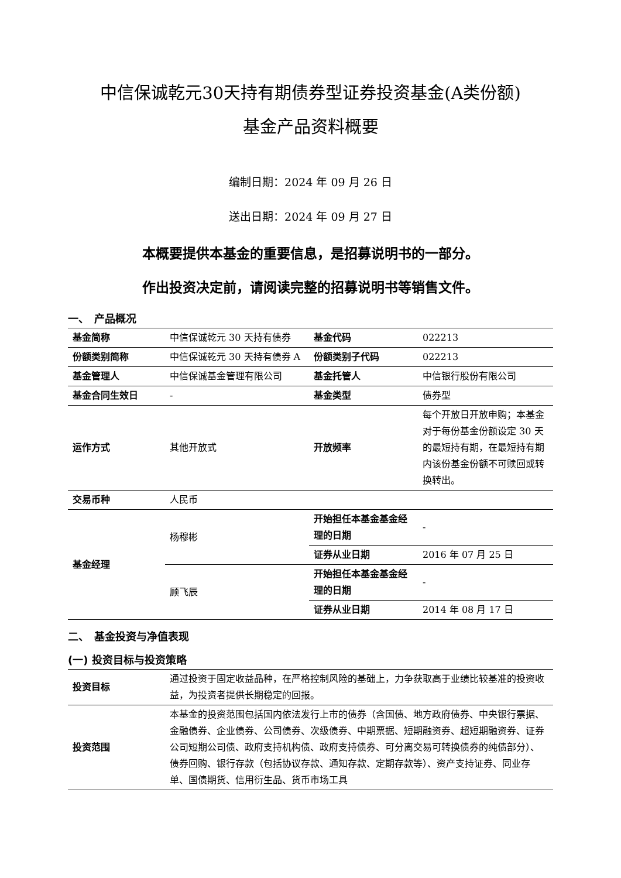中信保诚乾元30天持有期债券型证券投资基金(A类份额)
基金产品资料概要
编制日期：2024 年 09 月 26 日
送出日期：2024 年 09 月 27 日
本概要提供本基金的重要信息，是招募说明书的一部分。
作出投资决定前，请阅读完整的招募说明书等销售文件。
一、　产品概况
| 基金简称 | 中信保诚乾元 30 天持有债券 | 基金代码 | 022213 |
| 份额类别简称 | 中信保诚乾元 30 天持有债券 A | 份额类别子代码 | 022213 |
| 基金管理人 | 中信保诚基金管理有限公司 | 基金托管人 | 中信银行股份有限公司 |
| 基金合同生效日 | - | 基金类型 | 债券型 |
| 运作方式 | 其他开放式 | 开放频率 | 每个开放日开放申购；本基金对于每份基金份额设定 30 天的最短持有期，在最短持有期内该份基金份额不可赎回或转换转出。 |
| 交易币种 | 人民币 | | |
| 基金经理 | 杨穆彬 | 开始担任本基金基金经理的日期 | - |
| | | 证券从业日期 | 2016 年 07 月 25 日 |
| | 顾飞辰 | 开始担任本基金基金经理的日期 | - |
| | | 证券从业日期 | 2014 年 08 月 17 日 |
二、　基金投资与净值表现
(一) 投资目标与投资策略
| 投资目标 | 通过投资于固定收益品种，在严格控制风险的基础上，力争获取高于业绩比较基准的投资收益，为投资者提供长期稳定的回报。 |
| 投资范围 | 本基金的投资范围包括国内依法发行上市的债券（含国债、地方政府债券、中央银行票据、金融债券、企业债券、公司债券、次级债券、中期票据、短期融资券、超短期融资券、证券公司短期公司债、政府支持机构债、政府支持债券、可分离交易可转换债券的纯债部分）、债券回购、银行存款（包括协议存款、通知存款、定期存款等）、资产支持证券、同业存单、国债期货、信用衍生品、货币市场工具 |